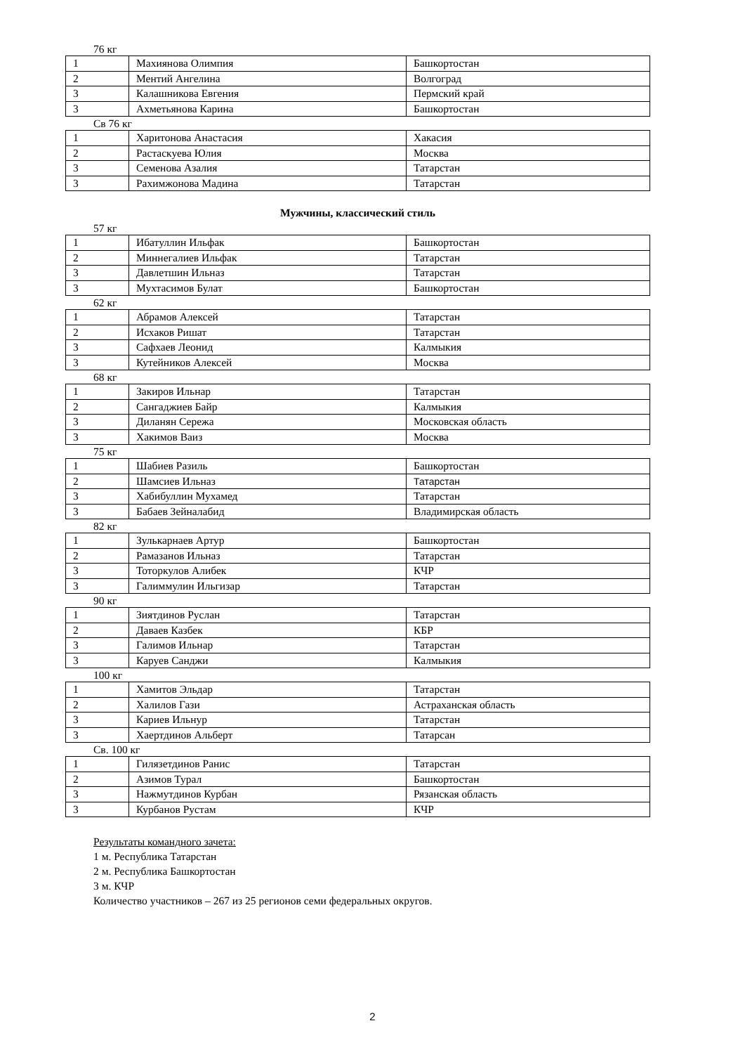76 кг
| 1 | Махиянова Олимпия | Башкортостан |
| 2 | Ментий Ангелина | Волгоград |
| 3 | Калашникова Евгения | Пермский край |
| 3 | Ахметьянова Карина | Башкортостан |
Св 76 кг
| 1 | Харитонова Анастасия | Хакасия |
| 2 | Растаскуева Юлия | Москва |
| 3 | Семенова Азалия | Татарстан |
| 3 | Рахимжонова Мадина | Татарстан |
Мужчины, классический стиль
57 кг
| 1 | Ибатуллин Ильфак | Башкортостан |
| 2 | Миннегалиев Ильфак | Татарстан |
| 3 | Давлетшин Ильназ | Татарстан |
| 3 | Мухтасимов Булат | Башкортостан |
62 кг
| 1 | Абрамов Алексей | Татарстан |
| 2 | Исхаков Ришат | Татарстан |
| 3 | Сафхаев Леонид | Калмыкия |
| 3 | Кутейников Алексей | Москва |
68 кг
| 1 | Закиров Ильнар | Татарстан |
| 2 | Сангаджиев Байр | Калмыкия |
| 3 | Диланян Сережа | Московская область |
| 3 | Хакимов Ваиз | Москва |
75 кг
| 1 | Шабиев Разиль | Башкортостан |
| 2 | Шамсиев Ильназ | Татарстан |
| 3 | Хабибуллин Мухамед | Татарстан |
| 3 | Бабаев Зейналабид | Владимирская область |
82 кг
| 1 | Зулькарнаев Артур | Башкортостан |
| 2 | Рамазанов Ильназ | Татарстан |
| 3 | Тоторкулов Алибек | КЧР |
| 3 | Галиммулин Ильгизар | Татарстан |
90 кг
| 1 | Зиятдинов Руслан | Татарстан |
| 2 | Даваев Казбек | КБР |
| 3 | Галимов Ильнар | Татарстан |
| 3 | Каруев Санджи | Калмыкия |
100 кг
| 1 | Хамитов Эльдар | Татарстан |
| 2 | Халилов Гази | Астраханская область |
| 3 | Кариев Ильнур | Татарстан |
| 3 | Хаертдинов Альберт | Татарсан |
Св. 100 кг
| 1 | Гилязетдинов Ранис | Татарстан |
| 2 | Азимов Турал | Башкортостан |
| 3 | Нажмутдинов Курбан | Рязанская область |
| 3 | Курбанов Рустам | КЧР |
Результаты командного зачета:
1 м. Республика Татарстан
2 м. Республика Башкортостан
3 м. КЧР
Количество участников – 267 из 25 регионов семи федеральных округов.
2